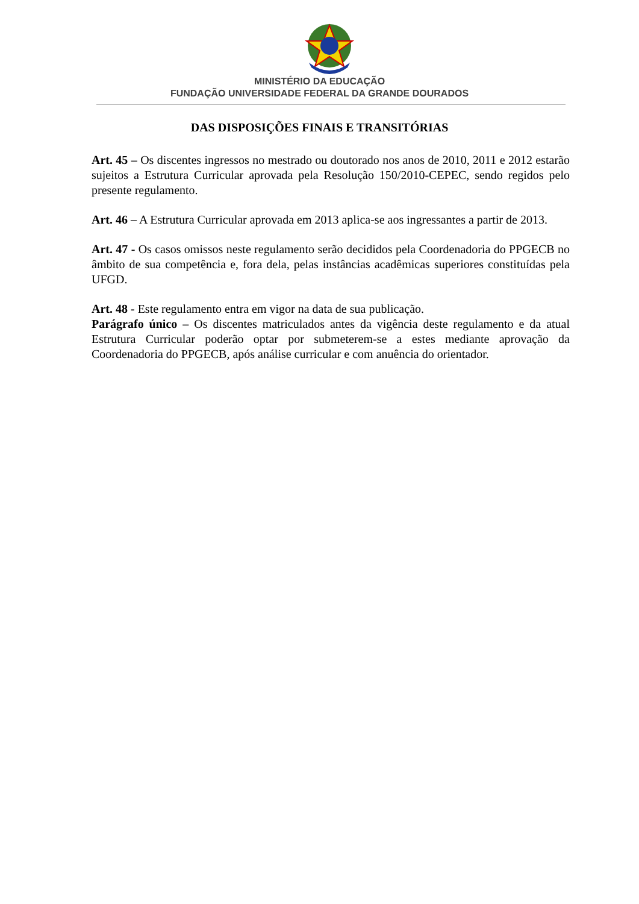MINISTÉRIO DA EDUCAÇÃO
FUNDAÇÃO UNIVERSIDADE FEDERAL DA GRANDE DOURADOS
DAS DISPOSIÇÕES FINAIS E TRANSITÓRIAS
Art. 45 – Os discentes ingressos no mestrado ou doutorado nos anos de 2010, 2011 e 2012 estarão sujeitos a Estrutura Curricular aprovada pela Resolução 150/2010-CEPEC, sendo regidos pelo presente regulamento.
Art. 46 – A Estrutura Curricular aprovada em 2013 aplica-se aos ingressantes a partir de 2013.
Art. 47 - Os casos omissos neste regulamento serão decididos pela Coordenadoria do PPGECB no âmbito de sua competência e, fora dela, pelas instâncias acadêmicas superiores constituídas pela UFGD.
Art. 48 - Este regulamento entra em vigor na data de sua publicação.
Parágrafo único – Os discentes matriculados antes da vigência deste regulamento e da atual Estrutura Curricular poderão optar por submeterem-se a estes mediante aprovação da Coordenadoria do PPGECB, após análise curricular e com anuência do orientador.